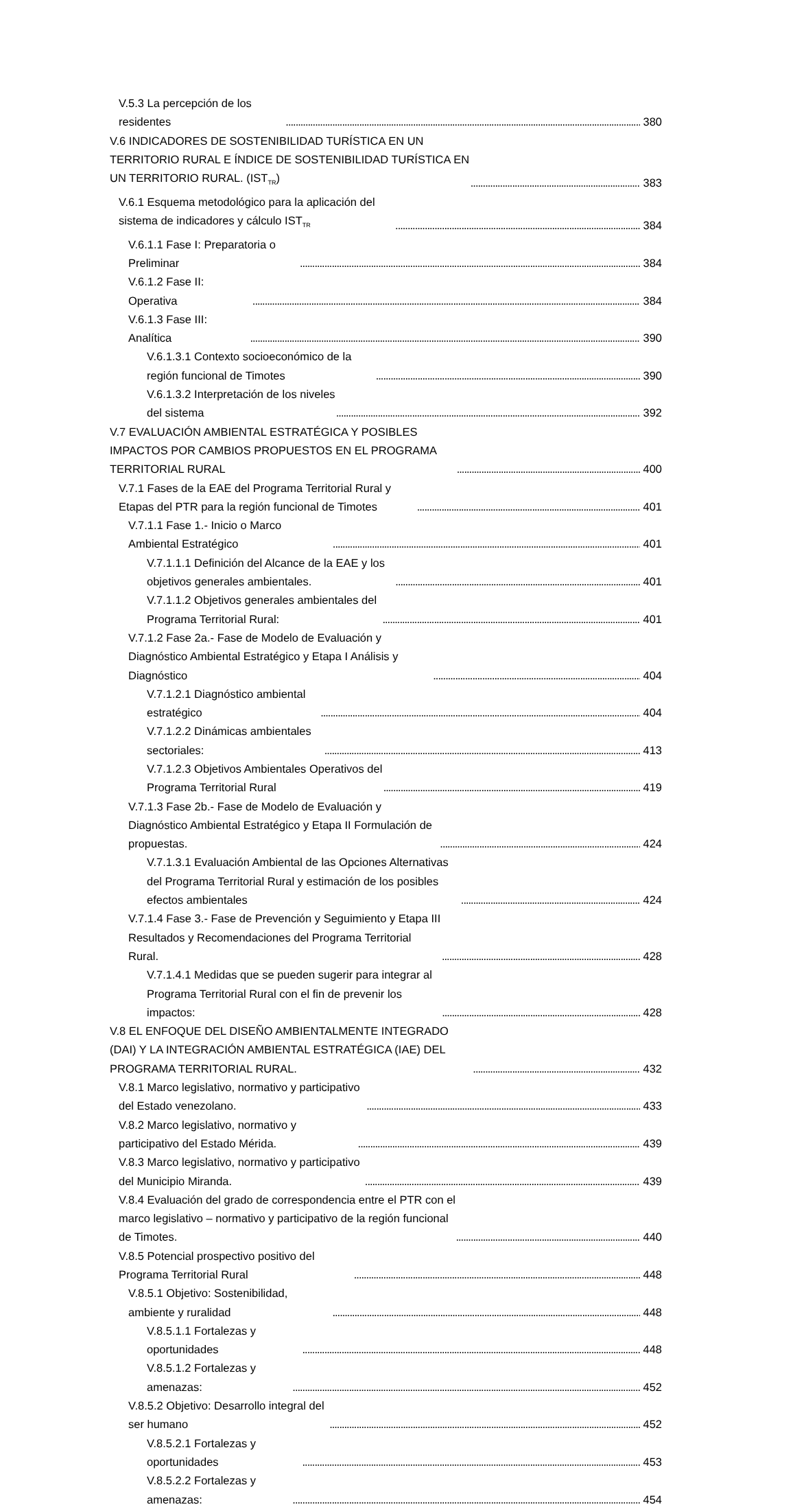V.5.3 La percepción de los residentes 380
V.6 INDICADORES DE SOSTENIBILIDAD TURÍSTICA EN UN TERRITORIO RURAL E ÍNDICE DE SOSTENIBILIDAD TURÍSTICA EN UN TERRITORIO RURAL. (IST<sub>TR</sub>) 383
V.6.1 Esquema metodológico para la aplicación del sistema de indicadores y cálculo IST<sub>TR</sub> 384
V.6.1.1 Fase I: Preparatoria o Preliminar 384
V.6.1.2 Fase II: Operativa 384
V.6.1.3 Fase III: Analítica 390
V.6.1.3.1 Contexto socioeconómico de la región funcional de Timotes 390
V.6.1.3.2 Interpretación de los niveles del sistema 392
V.7 EVALUACIÓN AMBIENTAL ESTRATÉGICA Y POSIBLES IMPACTOS POR CAMBIOS PROPUESTOS EN EL PROGRAMA TERRITORIAL RURAL 400
V.7.1 Fases de la EAE del Programa Territorial Rural y Etapas del PTR para la región funcional de Timotes 401
V.7.1.1 Fase 1.- Inicio o Marco Ambiental Estratégico 401
V.7.1.1.1 Definición del Alcance de la EAE y los objetivos generales ambientales. 401
V.7.1.1.2 Objetivos generales ambientales del Programa Territorial Rural: 401
V.7.1.2 Fase 2a.- Fase de Modelo de Evaluación y Diagnóstico Ambiental Estratégico y Etapa I Análisis y Diagnóstico 404
V.7.1.2.1 Diagnóstico ambiental estratégico 404
V.7.1.2.2 Dinámicas ambientales sectoriales: 413
V.7.1.2.3 Objetivos Ambientales Operativos del Programa Territorial Rural 419
V.7.1.3 Fase 2b.- Fase de Modelo de Evaluación y Diagnóstico Ambiental Estratégico y Etapa II Formulación de propuestas. 424
V.7.1.3.1 Evaluación Ambiental de las Opciones Alternativas del Programa Territorial Rural y estimación de los posibles efectos ambientales 424
V.7.1.4 Fase 3.- Fase de Prevención y Seguimiento y Etapa III Resultados y Recomendaciones del Programa Territorial Rural. 428
V.7.1.4.1 Medidas que se pueden sugerir para integrar al Programa Territorial Rural con el fin de prevenir los impactos: 428
V.8 EL ENFOQUE DEL DISEÑO AMBIENTALMENTE INTEGRADO (DAI) Y LA INTEGRACIÓN AMBIENTAL ESTRATÉGICA (IAE) DEL PROGRAMA TERRITORIAL RURAL. 432
V.8.1 Marco legislativo, normativo y participativo del Estado venezolano. 433
V.8.2 Marco legislativo, normativo y participativo del Estado Mérida. 439
V.8.3 Marco legislativo, normativo y participativo del Municipio Miranda. 439
V.8.4 Evaluación del grado de correspondencia entre el PTR con el marco legislativo – normativo y participativo de la región funcional de Timotes. 440
V.8.5 Potencial prospectivo positivo del Programa Territorial Rural 448
V.8.5.1 Objetivo: Sostenibilidad, ambiente y ruralidad 448
V.8.5.1.1 Fortalezas y oportunidades 448
V.8.5.1.2 Fortalezas y amenazas: 452
V.8.5.2 Objetivo: Desarrollo integral del ser humano 452
V.8.5.2.1 Fortalezas y oportunidades 453
V.8.5.2.2 Fortalezas y amenazas: 454